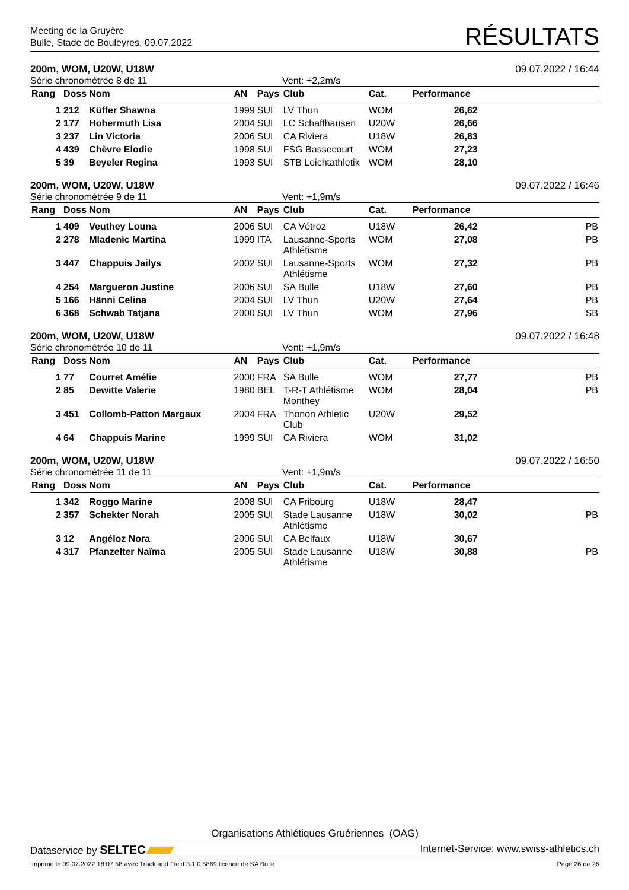Meeting de la Gruyère
Bulle, Stade de Bouleyres, 09.07.2022
RÉSULTATS
200m, WOM, U20W, U18W 09.07.2022 / 16:44
Série chronométrée 8 de 11 Vent: +2,2m/s
| Rang | Doss | Nom | AN | Pays | Club | Cat. | Performance | |
| --- | --- | --- | --- | --- | --- | --- | --- | --- |
| 1 | 212 | Küffer Shawna | 1999 | SUI | LV Thun | WOM | 26,62 | |
| 2 | 177 | Hohermuth Lisa | 2004 | SUI | LC Schaffhausen | U20W | 26,66 | |
| 3 | 237 | Lin Victoria | 2006 | SUI | CA Riviera | U18W | 26,83 | |
| 4 | 439 | Chèvre Elodie | 1998 | SUI | FSG Bassecourt | WOM | 27,23 | |
| 5 | 39 | Beyeler Regina | 1993 | SUI | STB Leichtathletik | WOM | 28,10 | |
200m, WOM, U20W, U18W 09.07.2022 / 16:46
Série chronométrée 9 de 11 Vent: +1,9m/s
| Rang | Doss | Nom | AN | Pays | Club | Cat. | Performance | |
| --- | --- | --- | --- | --- | --- | --- | --- | --- |
| 1 | 409 | Veuthey Louna | 2006 | SUI | CA Vétroz | U18W | 26,42 | PB |
| 2 | 278 | Mladenic Martina | 1999 | ITA | Lausanne-Sports Athlétisme | WOM | 27,08 | PB |
| 3 | 447 | Chappuis Jailys | 2002 | SUI | Lausanne-Sports Athlétisme | WOM | 27,32 | PB |
| 4 | 254 | Margueron Justine | 2006 | SUI | SA Bulle | U18W | 27,60 | PB |
| 5 | 166 | Hänni Celina | 2004 | SUI | LV Thun | U20W | 27,64 | PB |
| 6 | 368 | Schwab Tatjana | 2000 | SUI | LV Thun | WOM | 27,96 | SB |
200m, WOM, U20W, U18W 09.07.2022 / 16:48
Série chronométrée 10 de 11 Vent: +1,9m/s
| Rang | Doss | Nom | AN | Pays | Club | Cat. | Performance | |
| --- | --- | --- | --- | --- | --- | --- | --- | --- |
| 1 | 77 | Courret Amélie | 2000 | FRA | SA Bulle | WOM | 27,77 | PB |
| 2 | 85 | Dewitte Valerie | 1980 | BEL | T-R-T Athlétisme Monthey | WOM | 28,04 | PB |
| 3 | 451 | Collomb-Patton Margaux | 2004 | FRA | Thonon Athletic Club | U20W | 29,52 | |
| 4 | 64 | Chappuis Marine | 1999 | SUI | CA Riviera | WOM | 31,02 | |
200m, WOM, U20W, U18W 09.07.2022 / 16:50
Série chronométrée 11 de 11 Vent: +1,9m/s
| Rang | Doss | Nom | AN | Pays | Club | Cat. | Performance | |
| --- | --- | --- | --- | --- | --- | --- | --- | --- |
| 1 | 342 | Roggo Marine | 2008 | SUI | CA Fribourg | U18W | 28,47 | |
| 2 | 357 | Schekter Norah | 2005 | SUI | Stade Lausanne Athlétisme | U18W | 30,02 | PB |
| 3 | 12 | Angéloz Nora | 2006 | SUI | CA Belfaux | U18W | 30,67 | |
| 4 | 317 | Pfanzelter Naïma | 2005 | SUI | Stade Lausanne Athlétisme | U18W | 30,88 | PB |
Organisations Athlétiques Gruériennes (OAG)
Dataservice by SELTEC Internet-Service: www.swiss-athletics.ch
Imprimé le 09.07.2022 18:07:58 avec Track and Field 3.1.0.5869 licence de SA Bulle Page 26 de 26